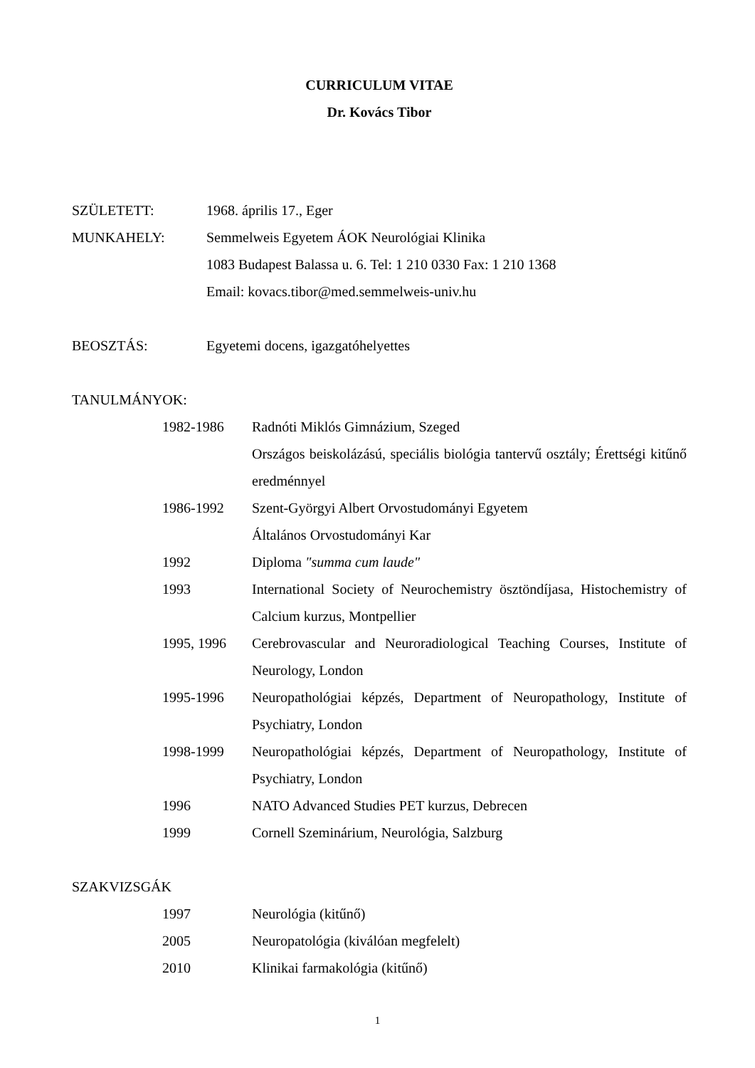CURRICULUM VITAE
Dr. Kovács Tibor
SZÜLETETT: 1968. április 17., Eger
MUNKAHELY: Semmelweis Egyetem ÁOK Neurológiai Klinika
1083 Budapest Balassa u. 6. Tel: 1 210 0330 Fax: 1 210 1368
Email: kovacs.tibor@med.semmelweis-univ.hu
BEOSZTÁS: Egyetemi docens, igazgatóhelyettes
TANULMÁNYOK:
1982-1986 Radnóti Miklós Gimnázium, Szeged
Országos beiskolázású, speciális biológia tantervű osztály; Érettségi kitűnő eredménnyel
1986-1992 Szent-Györgyi Albert Orvostudományi Egyetem
Általános Orvostudományi Kar
1992 Diploma "summa cum laude"
1993 International Society of Neurochemistry ösztöndíjasa, Histochemistry of Calcium kurzus, Montpellier
1995, 1996 Cerebrovascular and Neuroradiological Teaching Courses, Institute of Neurology, London
1995-1996 Neuropathológiai képzés, Department of Neuropathology, Institute of Psychiatry, London
1998-1999 Neuropathológiai képzés, Department of Neuropathology, Institute of Psychiatry, London
1996 NATO Advanced Studies PET kurzus, Debrecen
1999 Cornell Szeminárium, Neurológia, Salzburg
SZAKVIZSGÁK
1997 Neurológia (kitűnő)
2005 Neuropatológia (kiválóan megfelelt)
2010 Klinikai farmakológia (kitűnő)
1